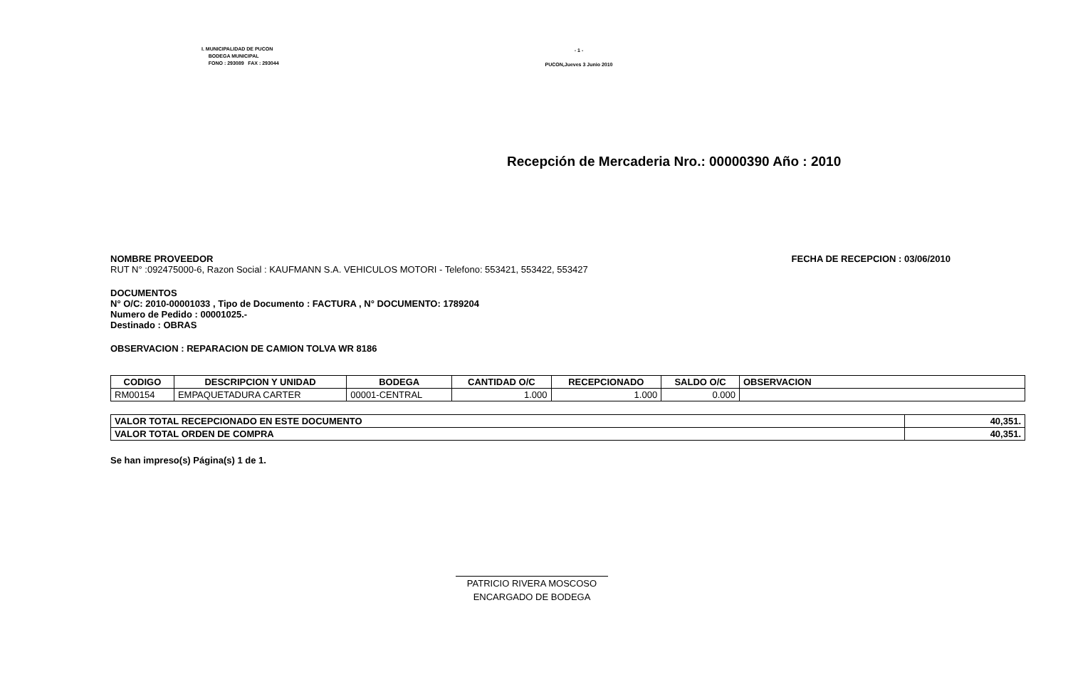I. MUNICIPALIDAD DE PUCON
BODEGA MUNICIPAL
FONO : 293089 FAX : 293044
- 1 -
PUCON,Jueves 3 Junio 2010
Recepción de Mercaderia Nro.: 00000390 Año : 2010
NOMBRE PROVEEDOR FECHA DE RECEPCION : 03/06/2010
RUT N° :092475000-6, Razon Social : KAUFMANN S.A. VEHICULOS MOTORI - Telefono: 553421, 553422, 553427
DOCUMENTOS
N° O/C: 2010-00001033 , Tipo de Documento : FACTURA , N° DOCUMENTO: 1789204
Numero de Pedido : 00001025.-
Destinado : OBRAS
OBSERVACION : REPARACION DE CAMION TOLVA WR 8186
| CODIGO | DESCRIPCION Y UNIDAD | BODEGA | CANTIDAD O/C | RECEPCIONADO | SALDO O/C | OBSERVACION |
| --- | --- | --- | --- | --- | --- | --- |
| RM00154 | EMPAQUETADURA CARTER | 00001-CENTRAL | 1.000 | 1.000 | 0.000 | |
| VALOR TOTAL RECEPCIONADO EN ESTE DOCUMENTO | 40,351. |
| VALOR TOTAL ORDEN DE COMPRA | 40,351. |
Se han impreso(s) Página(s) 1 de 1.
PATRICIO RIVERA MOSCOSO
ENCARGADO DE BODEGA